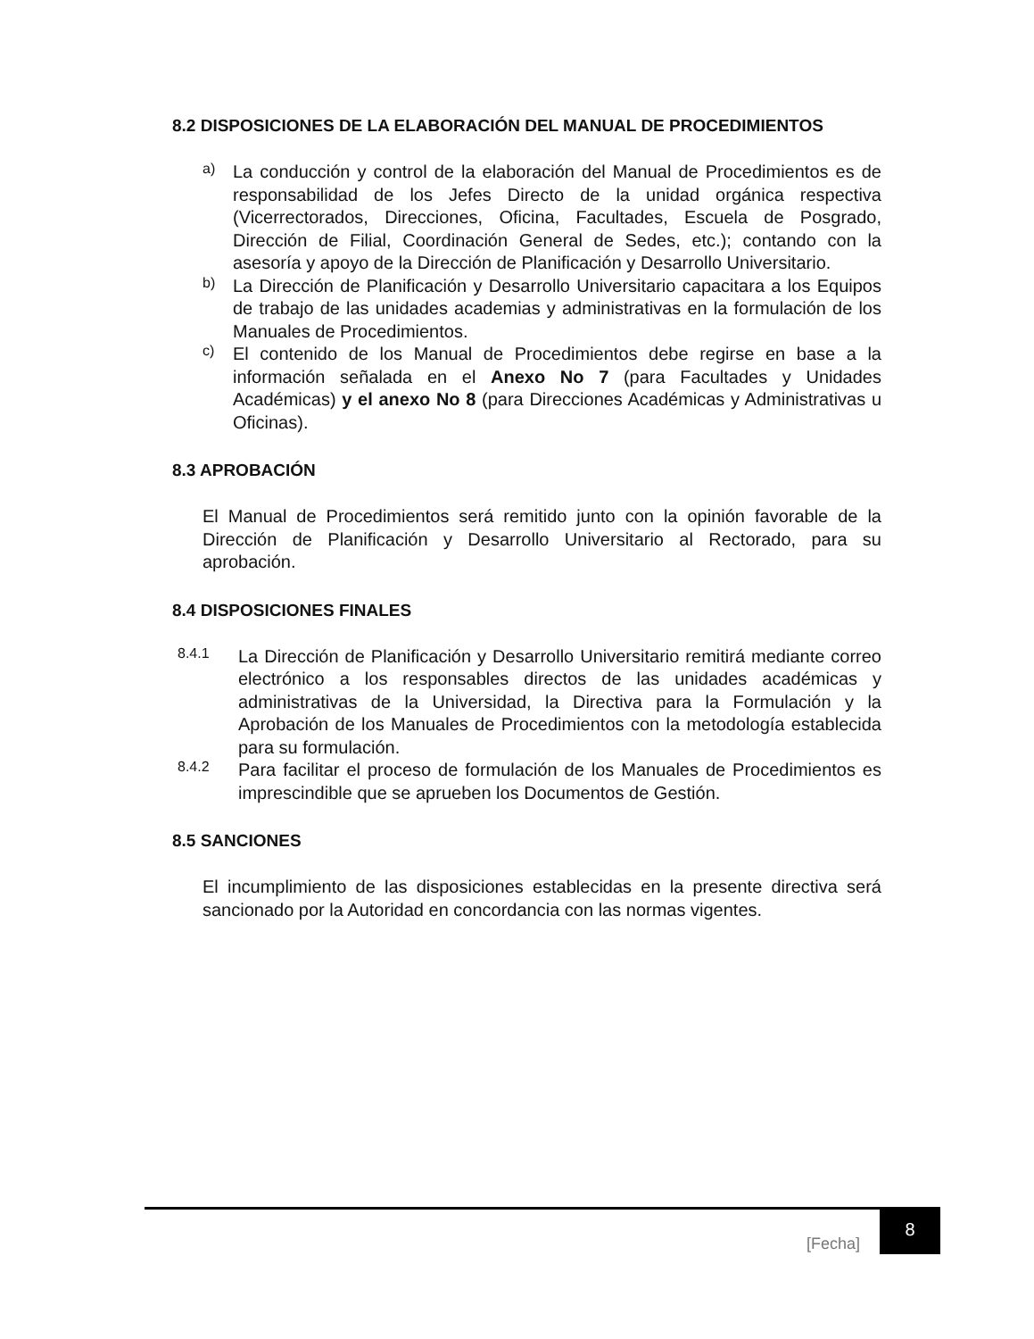8.2 DISPOSICIONES DE LA ELABORACIÓN DEL MANUAL DE PROCEDIMIENTOS
a)
La conducción y control de la elaboración del Manual de Procedimientos es de responsabilidad de los Jefes Directo de la unidad orgánica respectiva (Vicerrectorados, Direcciones, Oficina, Facultades, Escuela de Posgrado, Dirección de Filial, Coordinación General de Sedes, etc.); contando con la asesoría y apoyo de la Dirección de Planificación y Desarrollo Universitario.
b)
La Dirección de Planificación y Desarrollo Universitario capacitara a los Equipos de trabajo de las unidades academias y administrativas en la formulación de los Manuales de Procedimientos.
c)
El contenido de los Manual de Procedimientos debe regirse en base a la información señalada en el Anexo No 7 (para Facultades y Unidades Académicas) y el anexo No 8 (para Direcciones Académicas y Administrativas u Oficinas).
8.3 APROBACIÓN
El Manual de Procedimientos será remitido junto con la opinión favorable de la Dirección de Planificación y Desarrollo Universitario al Rectorado, para su aprobación.
8.4 DISPOSICIONES FINALES
8.4.1
La Dirección de Planificación y Desarrollo Universitario remitirá mediante correo electrónico a los responsables directos de las unidades académicas y administrativas de la Universidad, la Directiva para la Formulación y la Aprobación de los Manuales de Procedimientos con la metodología establecida para su formulación.
8.4.2
Para facilitar el proceso de formulación de los Manuales de Procedimientos es imprescindible que se aprueben los Documentos de Gestión.
8.5 SANCIONES
El incumplimiento de las disposiciones establecidas en la presente directiva será sancionado por la Autoridad en concordancia con las normas vigentes.
[Fecha]
8